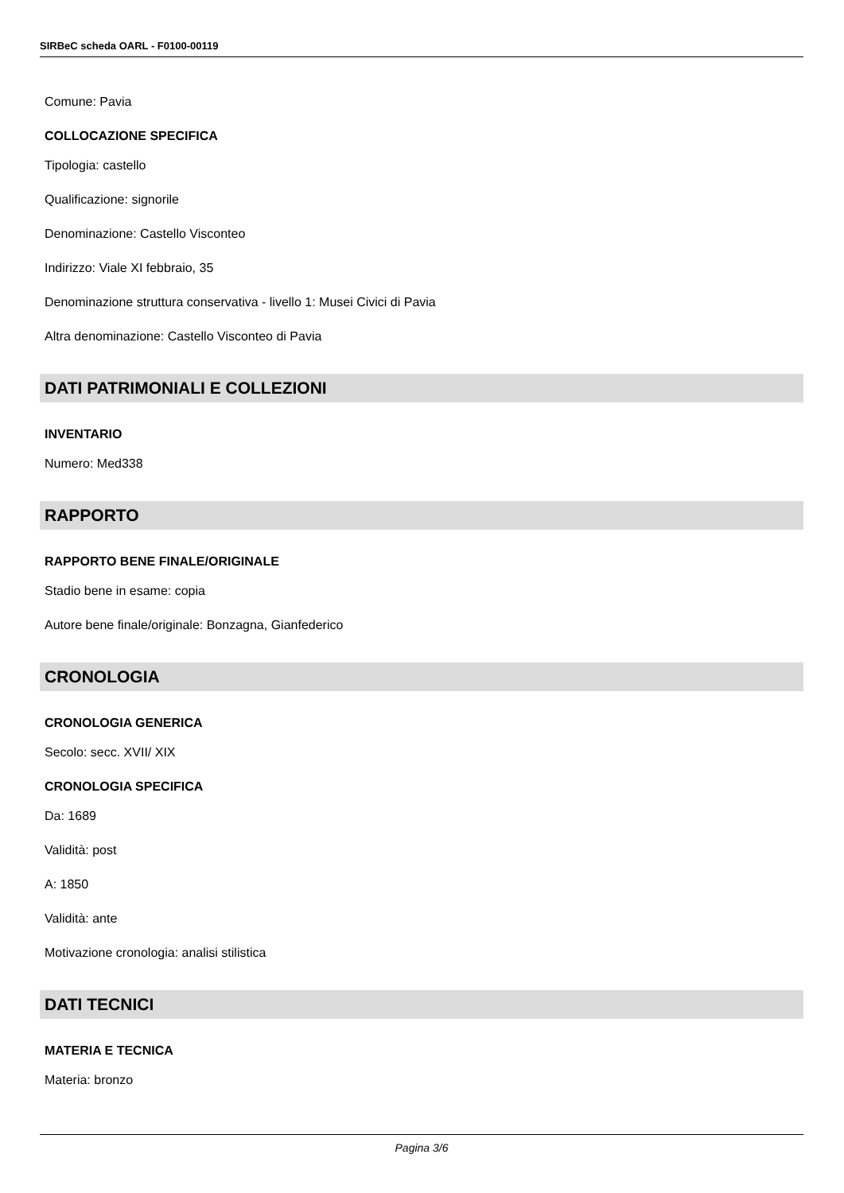SIRBeC scheda OARL - F0100-00119
Comune: Pavia
COLLOCAZIONE SPECIFICA
Tipologia: castello
Qualificazione: signorile
Denominazione: Castello Visconteo
Indirizzo: Viale XI febbraio, 35
Denominazione struttura conservativa - livello 1: Musei Civici di Pavia
Altra denominazione: Castello Visconteo di Pavia
DATI PATRIMONIALI E COLLEZIONI
INVENTARIO
Numero: Med338
RAPPORTO
RAPPORTO BENE FINALE/ORIGINALE
Stadio bene in esame: copia
Autore bene finale/originale: Bonzagna, Gianfederico
CRONOLOGIA
CRONOLOGIA GENERICA
Secolo: secc. XVII/ XIX
CRONOLOGIA SPECIFICA
Da: 1689
Validità: post
A: 1850
Validità: ante
Motivazione cronologia: analisi stilistica
DATI TECNICI
MATERIA E TECNICA
Materia: bronzo
Pagina 3/6